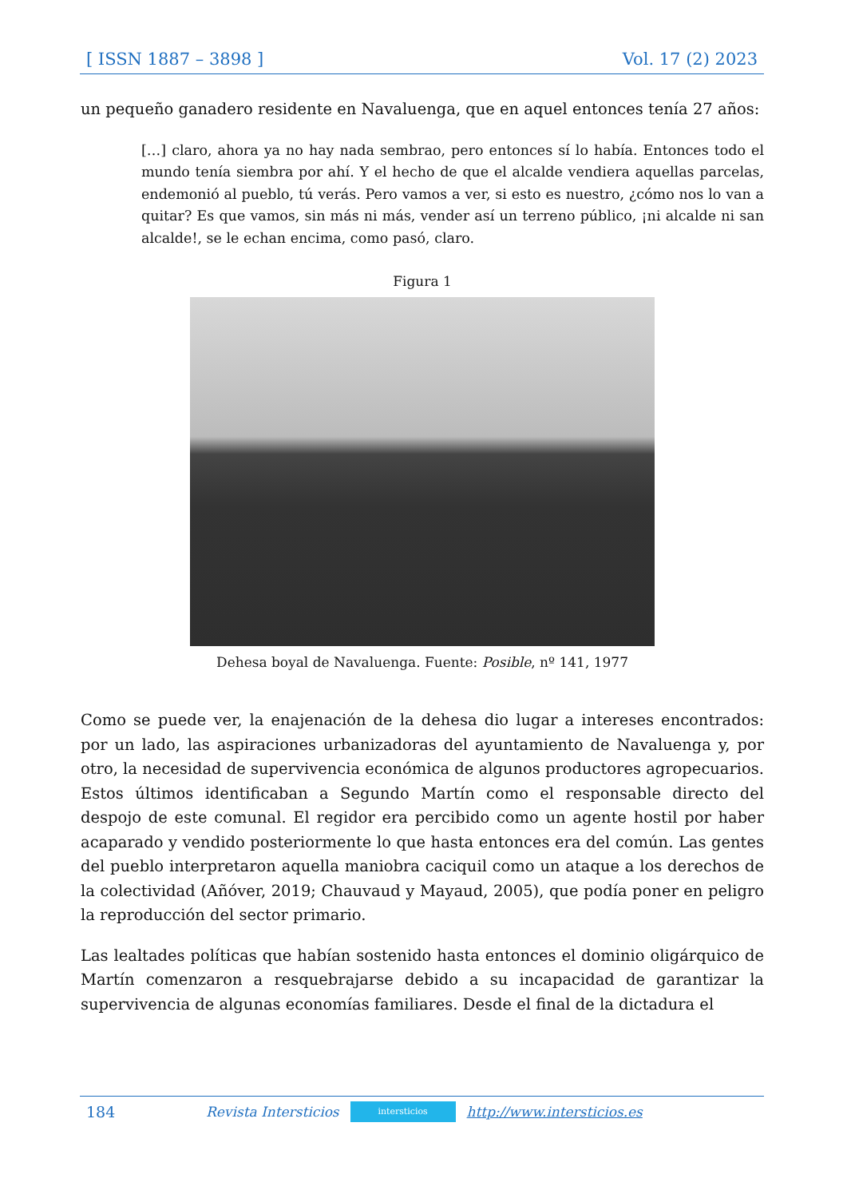[ ISSN 1887 – 3898 ] Vol. 17 (2) 2023
un pequeño ganadero residente en Navaluenga, que en aquel entonces tenía 27 años:
[…] claro, ahora ya no hay nada sembrao, pero entonces sí lo había. Entonces todo el mundo tenía siembra por ahí. Y el hecho de que el alcalde vendiera aquellas parcelas, endemonió al pueblo, tú verás. Pero vamos a ver, si esto es nuestro, ¿cómo nos lo van a quitar? Es que vamos, sin más ni más, vender así un terreno público, ¡ni alcalde ni san alcalde!, se le echan encima, como pasó, claro.
Figura 1
Dehesa boyal de Navaluenga. Fuente: Posible, nº 141, 1977
Como se puede ver, la enajenación de la dehesa dio lugar a intereses encontrados: por un lado, las aspiraciones urbanizadoras del ayuntamiento de Navaluenga y, por otro, la necesidad de supervivencia económica de algunos productores agropecuarios. Estos últimos identificaban a Segundo Martín como el responsable directo del despojo de este comunal. El regidor era percibido como un agente hostil por haber acaparado y vendido posteriormente lo que hasta entonces era del común. Las gentes del pueblo interpretaron aquella maniobra caciquil como un ataque a los derechos de la colectividad (Añóver, 2019; Chauvaud y Mayaud, 2005), que podía poner en peligro la reproducción del sector primario.
Las lealtades políticas que habían sostenido hasta entonces el dominio oligárquico de Martín comenzaron a resquebrajarse debido a su incapacidad de garantizar la supervivencia de algunas economías familiares. Desde el final de la dictadura el
184 Revista Intersticios
intersticios
http://www.intersticios.es